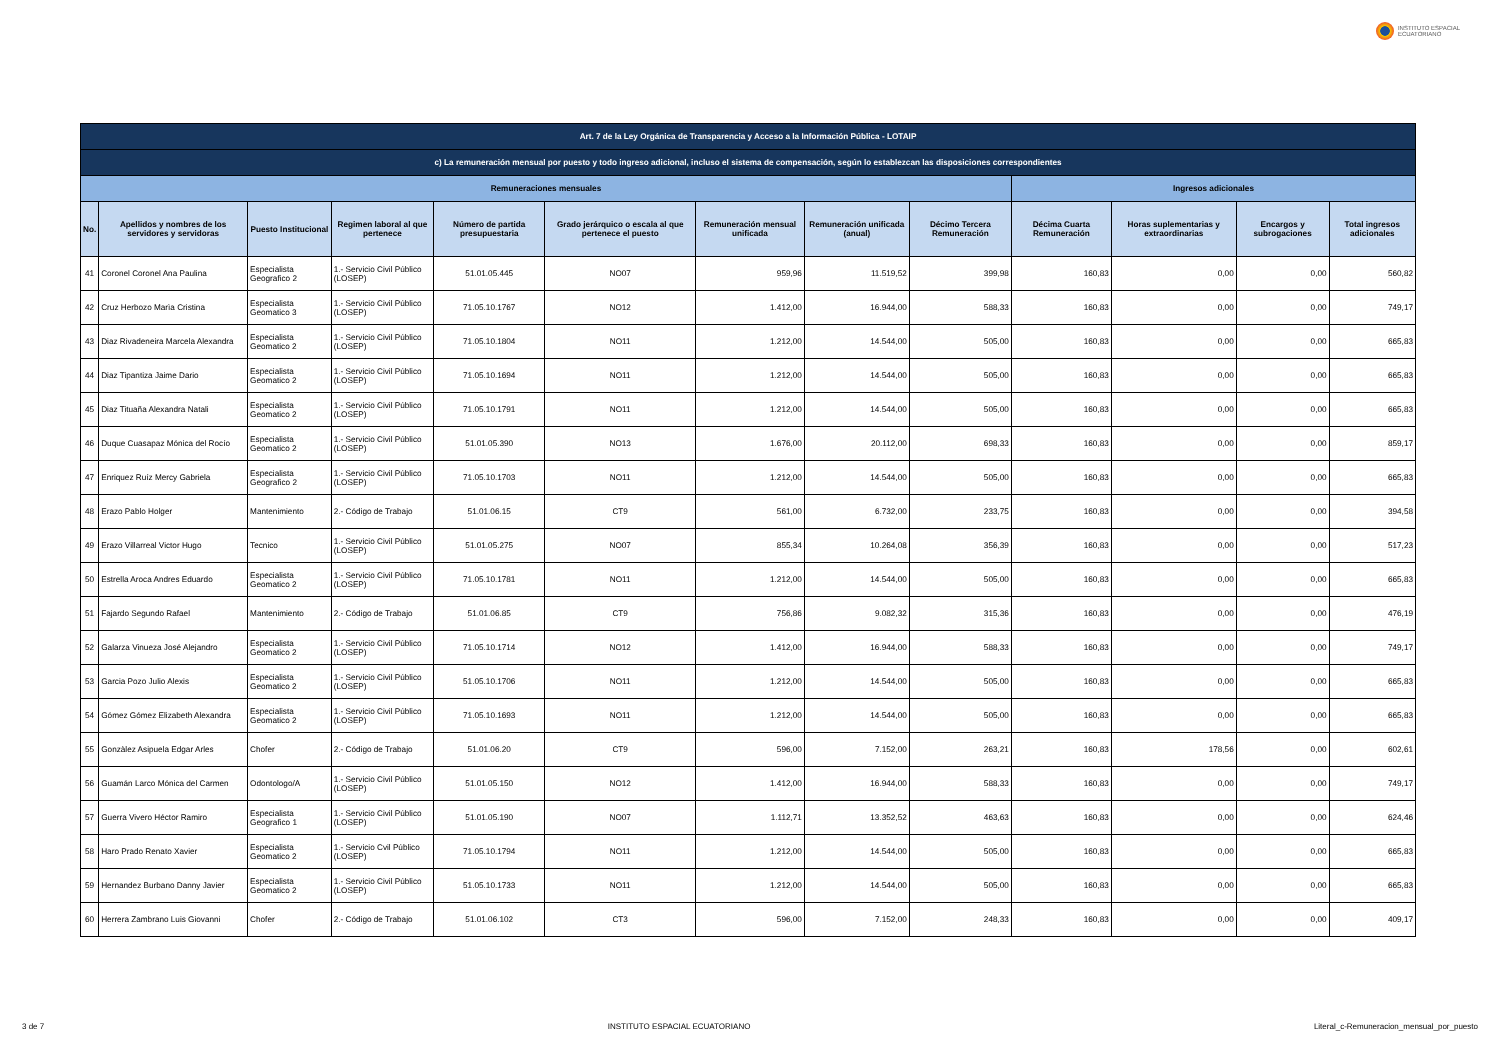INSTITUTO ESPACIAL
ECUATORIANO
| Art. 7 de la Ley Orgánica de Transparencia y Acceso a la Información Pública - LOTAIP | | | | | | | | | | | | |
| --- | --- | --- | --- | --- | --- | --- | --- | --- | --- | --- | --- | --- |
| c) La remuneración mensual por puesto y todo ingreso adicional, incluso el sistema de compensación, según lo establezcan las disposiciones correspondientes | | | | | | | | | | | | |
| Remuneraciones mensuales | | | | | | | | | Ingresos adicionales | | | |
| No. | Apellidos y nombres de los servidores y servidoras | Puesto Institucional | Regimen laboral al que pertenece | Número de partida presupuestaria | Grado jerárquico o escala al que pertenece el puesto | Remuneración mensual unificada | Remuneración unificada (anual) | Décimo Tercera Remuneración | Décima Cuarta Remuneración | Horas suplementarias y extraordinarias | Encargos y subrogaciones | Total ingresos adicionales |
| 41 | Coronel Coronel Ana Paulina | Especialista Geografico 2 | 1.- Servicio Civil Público (LOSEP) | 51.01.05.445 | NO07 | 959,96 | 11.519,52 | 399,98 | 160,83 | 0,00 | 0,00 | 560,82 |
| 42 | Cruz Herbozo Marìa Cristina | Especialista Geomatico 3 | 1.- Servicio Civil Público (LOSEP) | 71.05.10.1767 | NO12 | 1.412,00 | 16.944,00 | 588,33 | 160,83 | 0,00 | 0,00 | 749,17 |
| 43 | Diaz Rivadeneira Marcela Alexandra | Especialista Geomatico 2 | 1.- Servicio Civil Público (LOSEP) | 71.05.10.1804 | NO11 | 1.212,00 | 14.544,00 | 505,00 | 160,83 | 0,00 | 0,00 | 665,83 |
| 44 | Diaz Tipantiza Jaime Dario | Especialista Geomatico 2 | 1.- Servicio Civil Público (LOSEP) | 71.05.10.1694 | NO11 | 1.212,00 | 14.544,00 | 505,00 | 160,83 | 0,00 | 0,00 | 665,83 |
| 45 | Diaz Tituaña Alexandra Natali | Especialista Geomatico 2 | 1.- Servicio Civil Público (LOSEP) | 71.05.10.1791 | NO11 | 1.212,00 | 14.544,00 | 505,00 | 160,83 | 0,00 | 0,00 | 665,83 |
| 46 | Duque Cuasapaz Mónica del Rocío | Especialista Geomatico 2 | 1.- Servicio Civil Público (LOSEP) | 51.01.05.390 | NO13 | 1.676,00 | 20.112,00 | 698,33 | 160,83 | 0,00 | 0,00 | 859,17 |
| 47 | Enriquez Ruíz Mercy Gabriela | Especialista Geografico 2 | 1.- Servicio Civil Público (LOSEP) | 71.05.10.1703 | NO11 | 1.212,00 | 14.544,00 | 505,00 | 160,83 | 0,00 | 0,00 | 665,83 |
| 48 | Erazo Pablo Holger | Mantenimiento | 2.- Código de Trabajo | 51.01.06.15 | CT9 | 561,00 | 6.732,00 | 233,75 | 160,83 | 0,00 | 0,00 | 394,58 |
| 49 | Erazo Villarreal Victor Hugo | Tecnico | 1.- Servicio Civil Público (LOSEP) | 51.01.05.275 | NO07 | 855,34 | 10.264,08 | 356,39 | 160,83 | 0,00 | 0,00 | 517,23 |
| 50 | Estrella Aroca Andres Eduardo | Especialista Geomatico 2 | 1.- Servicio Civil Público (LOSEP) | 71.05.10.1781 | NO11 | 1.212,00 | 14.544,00 | 505,00 | 160,83 | 0,00 | 0,00 | 665,83 |
| 51 | Fajardo Segundo Rafael | Mantenimiento | 2.- Código de Trabajo | 51.01.06.85 | CT9 | 756,86 | 9.082,32 | 315,36 | 160,83 | 0,00 | 0,00 | 476,19 |
| 52 | Galarza Vinueza José Alejandro | Especialista Geomatico 2 | 1.- Servicio Civil Público (LOSEP) | 71.05.10.1714 | NO12 | 1.412,00 | 16.944,00 | 588,33 | 160,83 | 0,00 | 0,00 | 749,17 |
| 53 | Garcia Pozo Julio Alexis | Especialista Geomatico 2 | 1.- Servicio Civil Público (LOSEP) | 51.05.10.1706 | NO11 | 1.212,00 | 14.544,00 | 505,00 | 160,83 | 0,00 | 0,00 | 665,83 |
| 54 | Gómez Gómez Elizabeth Alexandra | Especialista Geomatico 2 | 1.- Servicio Civil Público (LOSEP) | 71.05.10.1693 | NO11 | 1.212,00 | 14.544,00 | 505,00 | 160,83 | 0,00 | 0,00 | 665,83 |
| 55 | Gonzàlez Asipuela Edgar Arles | Chofer | 2.- Código de Trabajo | 51.01.06.20 | CT9 | 596,00 | 7.152,00 | 263,21 | 160,83 | 178,56 | 0,00 | 602,61 |
| 56 | Guamán Larco Mónica del Carmen | Odontologo/A | 1.- Servicio Civil Público (LOSEP) | 51.01.05.150 | NO12 | 1.412,00 | 16.944,00 | 588,33 | 160,83 | 0,00 | 0,00 | 749,17 |
| 57 | Guerra Vivero Héctor Ramiro | Especialista Geografico 1 | 1.- Servicio Civil Público (LOSEP) | 51.01.05.190 | NO07 | 1.112,71 | 13.352,52 | 463,63 | 160,83 | 0,00 | 0,00 | 624,46 |
| 58 | Haro Prado Renato Xavier | Especialista Geomatico 2 | 1.- Servicio Cvil Público (LOSEP) | 71.05.10.1794 | NO11 | 1.212,00 | 14.544,00 | 505,00 | 160,83 | 0,00 | 0,00 | 665,83 |
| 59 | Hernandez Burbano Danny Javier | Especialista Geomatico 2 | 1.- Servicio Civil Público (LOSEP) | 51.05.10.1733 | NO11 | 1.212,00 | 14.544,00 | 505,00 | 160,83 | 0,00 | 0,00 | 665,83 |
| 60 | Herrera Zambrano Luis Giovanni | Chofer | 2.- Código de Trabajo | 51.01.06.102 | CT3 | 596,00 | 7.152,00 | 248,33 | 160,83 | 0,00 | 0,00 | 409,17 |
3 de 7 INSTITUTO ESPACIAL ECUATORIANO Literal_c-Remuneracion_mensual_por_puesto